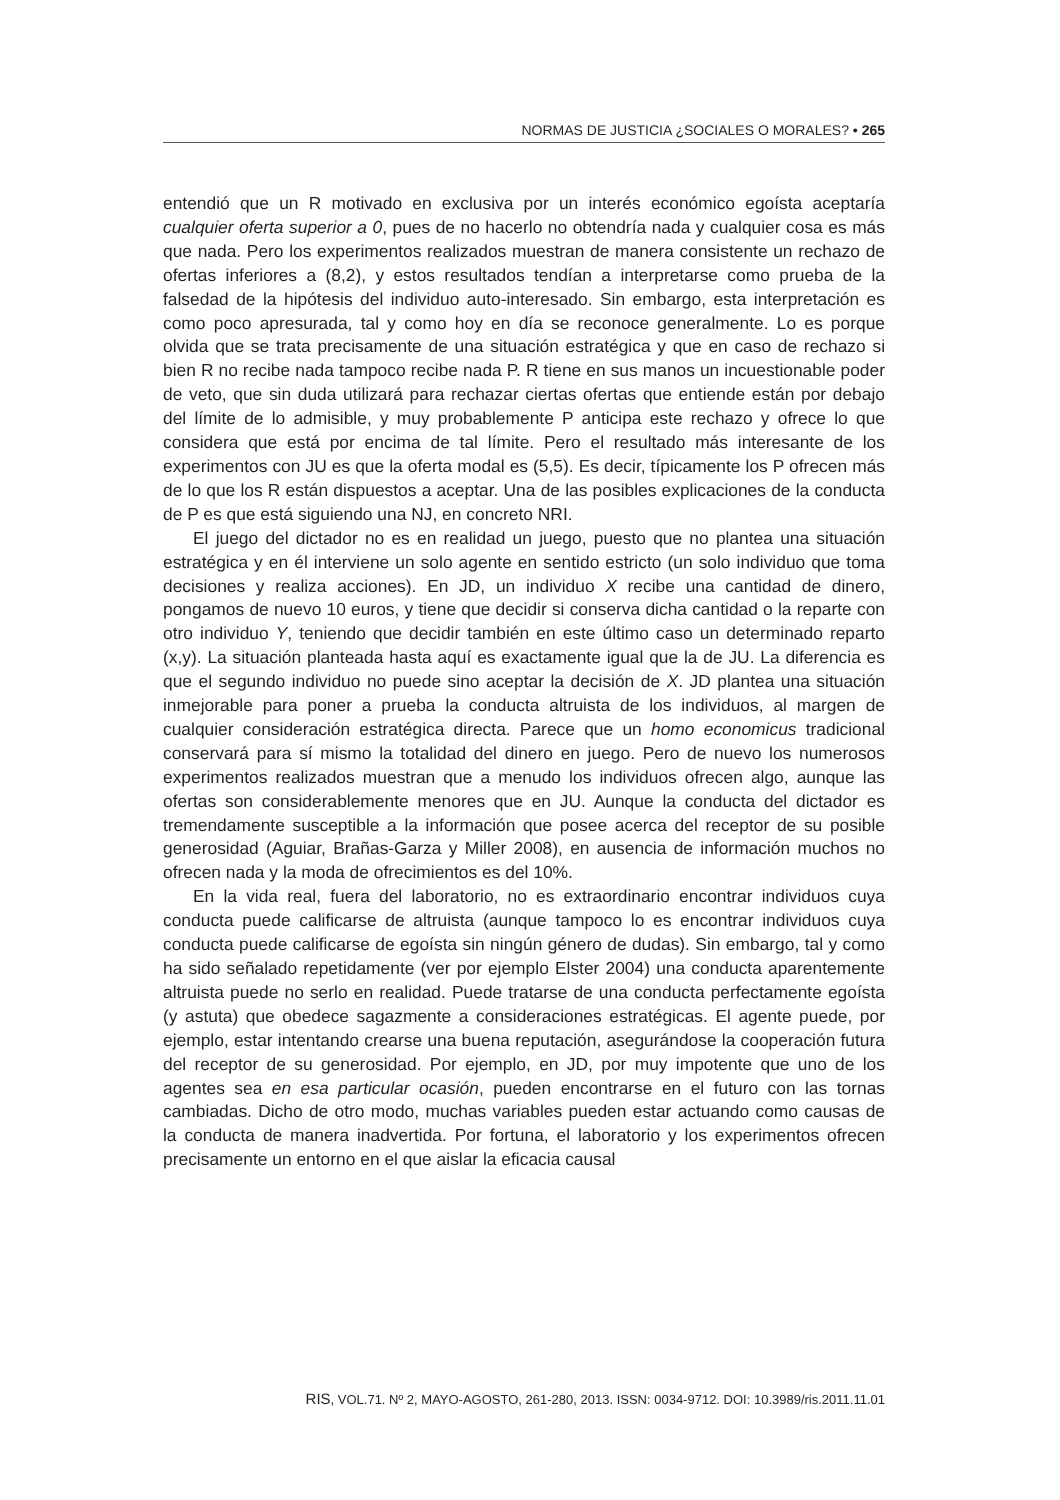NORMAS DE JUSTICIA ¿SOCIALES O MORALES? • 265
entendió que un R motivado en exclusiva por un interés económico egoísta aceptaría cualquier oferta superior a 0, pues de no hacerlo no obtendría nada y cualquier cosa es más que nada. Pero los experimentos realizados muestran de manera consistente un rechazo de ofertas inferiores a (8,2), y estos resultados tendían a interpretarse como prueba de la falsedad de la hipótesis del individuo auto-interesado. Sin embargo, esta interpretación es como poco apresurada, tal y como hoy en día se reconoce generalmente. Lo es porque olvida que se trata precisamente de una situación estratégica y que en caso de rechazo si bien R no recibe nada tampoco recibe nada P. R tiene en sus manos un incuestionable poder de veto, que sin duda utilizará para rechazar ciertas ofertas que entiende están por debajo del límite de lo admisible, y muy probablemente P anticipa este rechazo y ofrece lo que considera que está por encima de tal límite. Pero el resultado más interesante de los experimentos con JU es que la oferta modal es (5,5). Es decir, típicamente los P ofrecen más de lo que los R están dispuestos a aceptar. Una de las posibles explicaciones de la conducta de P es que está siguiendo una NJ, en concreto NRI.
El juego del dictador no es en realidad un juego, puesto que no plantea una situación estratégica y en él interviene un solo agente en sentido estricto (un solo individuo que toma decisiones y realiza acciones). En JD, un individuo X recibe una cantidad de dinero, pongamos de nuevo 10 euros, y tiene que decidir si conserva dicha cantidad o la reparte con otro individuo Y, teniendo que decidir también en este último caso un determinado reparto (x,y). La situación planteada hasta aquí es exactamente igual que la de JU. La diferencia es que el segundo individuo no puede sino aceptar la decisión de X. JD plantea una situación inmejorable para poner a prueba la conducta altruista de los individuos, al margen de cualquier consideración estratégica directa. Parece que un homo economicus tradicional conservará para sí mismo la totalidad del dinero en juego. Pero de nuevo los numerosos experimentos realizados muestran que a menudo los individuos ofrecen algo, aunque las ofertas son considerablemente menores que en JU. Aunque la conducta del dictador es tremendamente susceptible a la información que posee acerca del receptor de su posible generosidad (Aguiar, Brañas-Garza y Miller 2008), en ausencia de información muchos no ofrecen nada y la moda de ofrecimientos es del 10%.
En la vida real, fuera del laboratorio, no es extraordinario encontrar individuos cuya conducta puede calificarse de altruista (aunque tampoco lo es encontrar individuos cuya conducta puede calificarse de egoísta sin ningún género de dudas). Sin embargo, tal y como ha sido señalado repetidamente (ver por ejemplo Elster 2004) una conducta aparentemente altruista puede no serlo en realidad. Puede tratarse de una conducta perfectamente egoísta (y astuta) que obedece sagazmente a consideraciones estratégicas. El agente puede, por ejemplo, estar intentando crearse una buena reputación, asegurándose la cooperación futura del receptor de su generosidad. Por ejemplo, en JD, por muy impotente que uno de los agentes sea en esa particular ocasión, pueden encontrarse en el futuro con las tornas cambiadas. Dicho de otro modo, muchas variables pueden estar actuando como causas de la conducta de manera inadvertida. Por fortuna, el laboratorio y los experimentos ofrecen precisamente un entorno en el que aislar la eficacia causal
RIS, VOL.71. Nº 2, MAYO-AGOSTO, 261-280, 2013. ISSN: 0034-9712. DOI: 10.3989/ris.2011.11.01